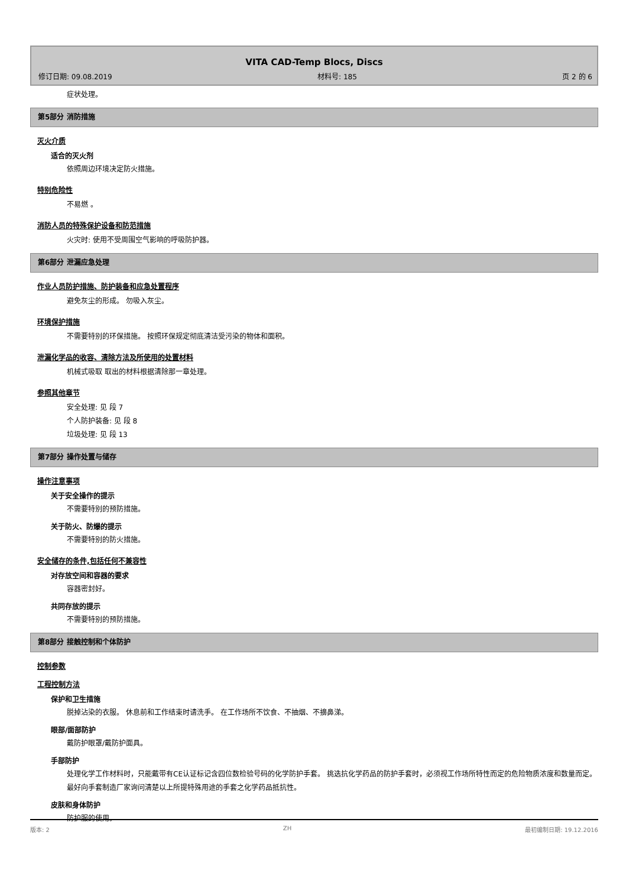VITA CAD-Temp Blocs, Discs
修订日期: 09.08.2019 材料号: 185 页 2 的 6
症状处理。
第5部分 消防措施
灭火介质
适合的灭火剂
依照周边环境决定防火措施。
特别危险性
不易燃 。
消防人员的特殊保护设备和防范措施
火灾时: 使用不受周围空气影响的呼吸防护器。
第6部分 泄漏应急处理
作业人员防护措施、防护装备和应急处置程序
避免灰尘的形成。 勿吸入灰尘。
环境保护措施
不需要特别的环保措施。 按照环保规定彻底清洁受污染的物体和面积。
泄漏化学品的收容、清除方法及所使用的处置材料
机械式吸取 取出的材料根据清除那一章处理。
参照其他章节
安全处理: 见 段 7
个人防护装备: 见 段 8
垃圾处理: 见 段 13
第7部分 操作处置与储存
操作注意事项
关于安全操作的提示
不需要特别的预防措施。
关于防火、防爆的提示
不需要特别的防火措施。
安全储存的条件,包括任何不兼容性
对存放空间和容器的要求
容器密封好。
共同存放的提示
不需要特别的预防措施。
第8部分 接触控制和个体防护
控制参数
工程控制方法
保护和卫生措施
脱掉沾染的衣服。 休息前和工作结束时请洗手。 在工作场所不饮食、不抽烟、不擤鼻涕。
眼部/面部防护
戴防护眼罩/戴防护面具。
手部防护
处理化学工作材料时，只能戴带有CE认证标记含四位数检验号码的化学防护手套。 挑选抗化学药品的防护手套时，必须视工作场所特性而定的危险物质浓度和数量而定。 最好向手套制造厂家询问清楚以上所提特殊用途的手套之化学药品抵抗性。
皮肤和身体防护
防护服的使用。
版本: 2 ZH 最初编制日期: 19.12.2016